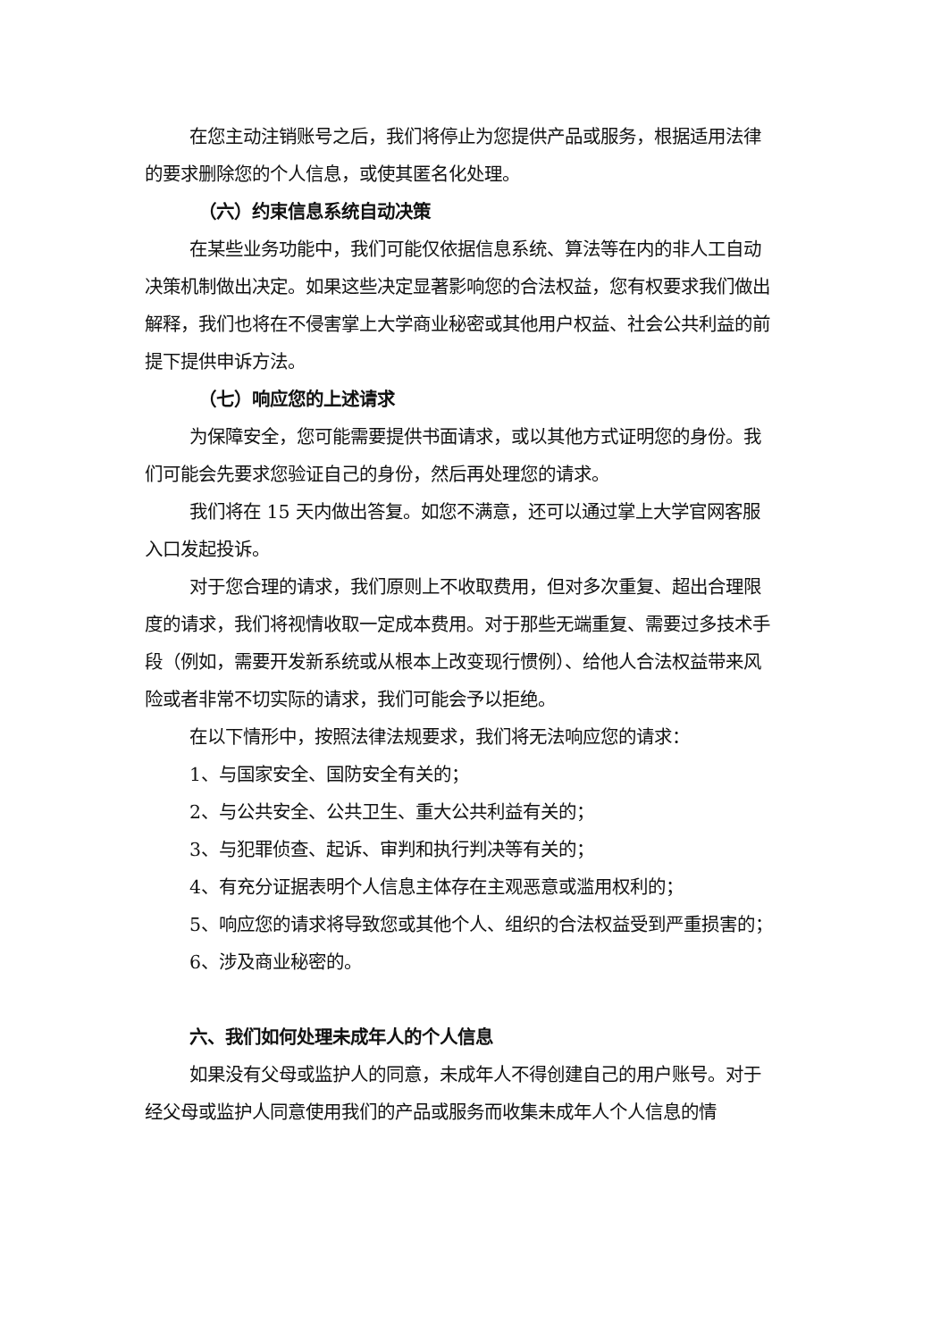在您主动注销账号之后，我们将停止为您提供产品或服务，根据适用法律的要求删除您的个人信息，或使其匿名化处理。
（六）约束信息系统自动决策
在某些业务功能中，我们可能仅依据信息系统、算法等在内的非人工自动决策机制做出决定。如果这些决定显著影响您的合法权益，您有权要求我们做出解释，我们也将在不侵害掌上大学商业秘密或其他用户权益、社会公共利益的前提下提供申诉方法。
（七）响应您的上述请求
为保障安全，您可能需要提供书面请求，或以其他方式证明您的身份。我们可能会先要求您验证自己的身份，然后再处理您的请求。
我们将在 15 天内做出答复。如您不满意，还可以通过掌上大学官网客服入口发起投诉。
对于您合理的请求，我们原则上不收取费用，但对多次重复、超出合理限度的请求，我们将视情收取一定成本费用。对于那些无端重复、需要过多技术手段（例如，需要开发新系统或从根本上改变现行惯例）、给他人合法权益带来风险或者非常不切实际的请求，我们可能会予以拒绝。
在以下情形中，按照法律法规要求，我们将无法响应您的请求：
1、与国家安全、国防安全有关的；
2、与公共安全、公共卫生、重大公共利益有关的；
3、与犯罪侦查、起诉、审判和执行判决等有关的；
4、有充分证据表明个人信息主体存在主观恶意或滥用权利的；
5、响应您的请求将导致您或其他个人、组织的合法权益受到严重损害的；
6、涉及商业秘密的。
六、我们如何处理未成年人的个人信息
如果没有父母或监护人的同意，未成年人不得创建自己的用户账号。对于经父母或监护人同意使用我们的产品或服务而收集未成年人个人信息的情